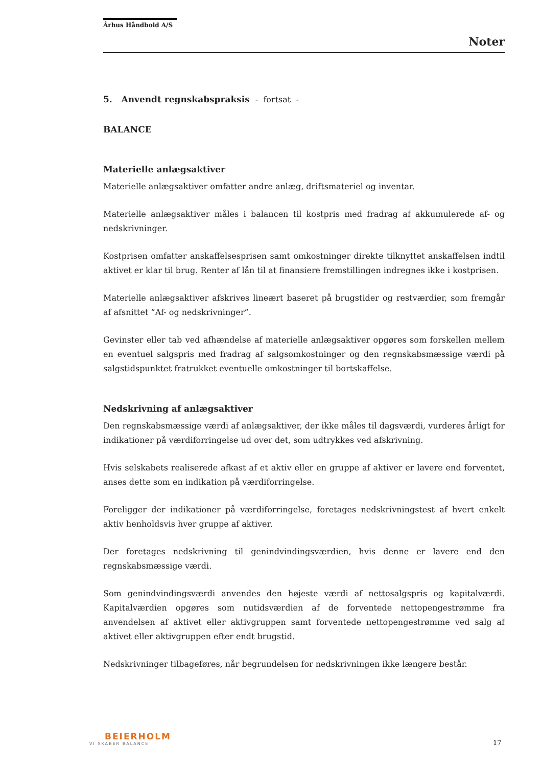Århus Håndbold A/S
Noter
5. Anvendt regnskabspraksis - fortsat -
BALANCE
Materielle anlægsaktiver
Materielle anlægsaktiver omfatter andre anlæg, driftsmateriel og inventar.
Materielle anlægsaktiver måles i balancen til kostpris med fradrag af akkumulerede af- og nedskrivninger.
Kostprisen omfatter anskaffelsesprisen samt omkostninger direkte tilknyttet anskaffelsen indtil aktivet er klar til brug. Renter af lån til at finansiere fremstillingen indregnes ikke i kostprisen.
Materielle anlægsaktiver afskrives lineært baseret på brugstider og restværdier, som fremgår af afsnittet ”Af- og nedskrivninger”.
Gevinster eller tab ved afhændelse af materielle anlægsaktiver opgøres som forskellen mellem en eventuel salgspris med fradrag af salgsomkostninger og den regnskabsmæssige værdi på salgstidspunktet fratrukket eventuelle omkostninger til bortskaffelse.
Nedskrivning af anlægsaktiver
Den regnskabsmæssige værdi af anlægsaktiver, der ikke måles til dagsværdi, vurderes årligt for indikationer på værdiforringelse ud over det, som udtrykkes ved afskrivning.
Hvis selskabets realiserede afkast af et aktiv eller en gruppe af aktiver er lavere end forventet, anses dette som en indikation på værdiforringelse.
Foreligger der indikationer på værdiforringelse, foretages nedskrivningstest af hvert enkelt aktiv henholdsvis hver gruppe af aktiver.
Der foretages nedskrivning til genindvindingsværdien, hvis denne er lavere end den regnskabsmæssige værdi.
Som genindvindingsværdi anvendes den højeste værdi af nettosalgspris og kapitalværdi. Kapitalværdien opgøres som nutidsværdien af de forventede nettopengestrømme fra anvendelsen af aktivet eller aktivgruppen samt forventede nettopengestrømme ved salg af aktivet eller aktivgruppen efter endt brugstid.
Nedskrivninger tilbageføres, når begrundelsen for nedskrivningen ikke længere består.
BEIERHOLM
VI SKABER BALANCE
17